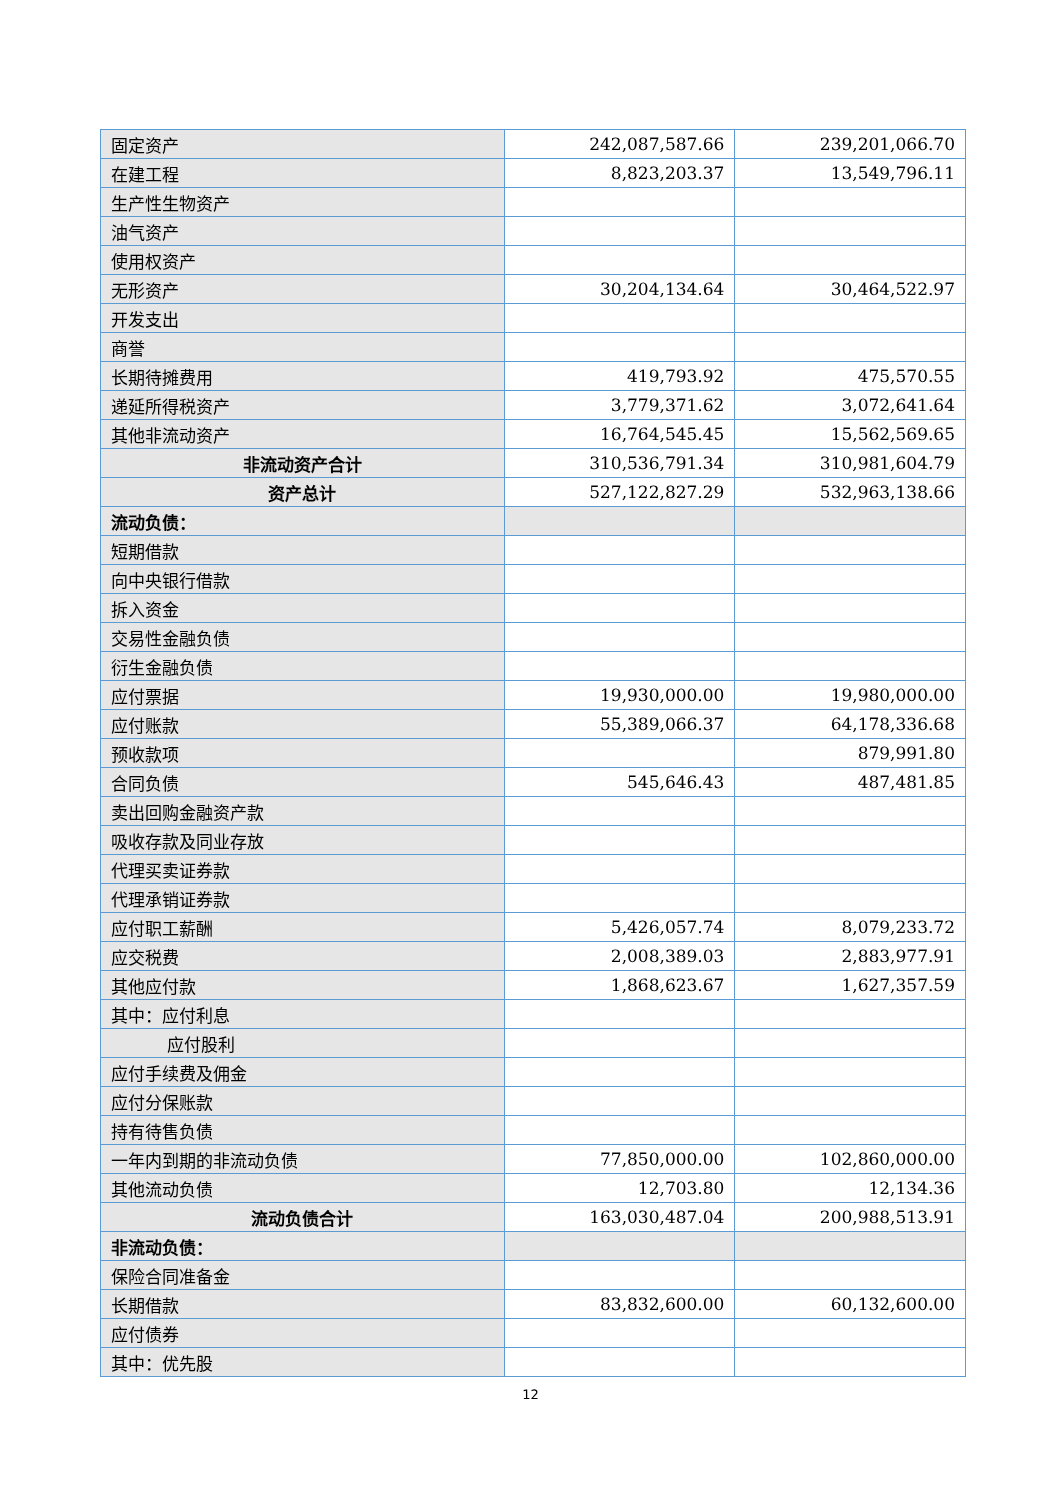| 固定资产 | 242,087,587.66 | 239,201,066.70 |
| 在建工程 | 8,823,203.37 | 13,549,796.11 |
| 生产性生物资产 | | |
| 油气资产 | | |
| 使用权资产 | | |
| 无形资产 | 30,204,134.64 | 30,464,522.97 |
| 开发支出 | | |
| 商誉 | | |
| 长期待摊费用 | 419,793.92 | 475,570.55 |
| 递延所得税资产 | 3,779,371.62 | 3,072,641.64 |
| 其他非流动资产 | 16,764,545.45 | 15,562,569.65 |
| 非流动资产合计 | 310,536,791.34 | 310,981,604.79 |
| 资产总计 | 527,122,827.29 | 532,963,138.66 |
| 流动负债： | | |
| 短期借款 | | |
| 向中央银行借款 | | |
| 拆入资金 | | |
| 交易性金融负债 | | |
| 衍生金融负债 | | |
| 应付票据 | 19,930,000.00 | 19,980,000.00 |
| 应付账款 | 55,389,066.37 | 64,178,336.68 |
| 预收款项 | | 879,991.80 |
| 合同负债 | 545,646.43 | 487,481.85 |
| 卖出回购金融资产款 | | |
| 吸收存款及同业存放 | | |
| 代理买卖证券款 | | |
| 代理承销证券款 | | |
| 应付职工薪酬 | 5,426,057.74 | 8,079,233.72 |
| 应交税费 | 2,008,389.03 | 2,883,977.91 |
| 其他应付款 | 1,868,623.67 | 1,627,357.59 |
| 其中：应付利息 | | |
| 应付股利 | | |
| 应付手续费及佣金 | | |
| 应付分保账款 | | |
| 持有待售负债 | | |
| 一年内到期的非流动负债 | 77,850,000.00 | 102,860,000.00 |
| 其他流动负债 | 12,703.80 | 12,134.36 |
| 流动负债合计 | 163,030,487.04 | 200,988,513.91 |
| 非流动负债： | | |
| 保险合同准备金 | | |
| 长期借款 | 83,832,600.00 | 60,132,600.00 |
| 应付债券 | | |
| 其中：优先股 | | |
12